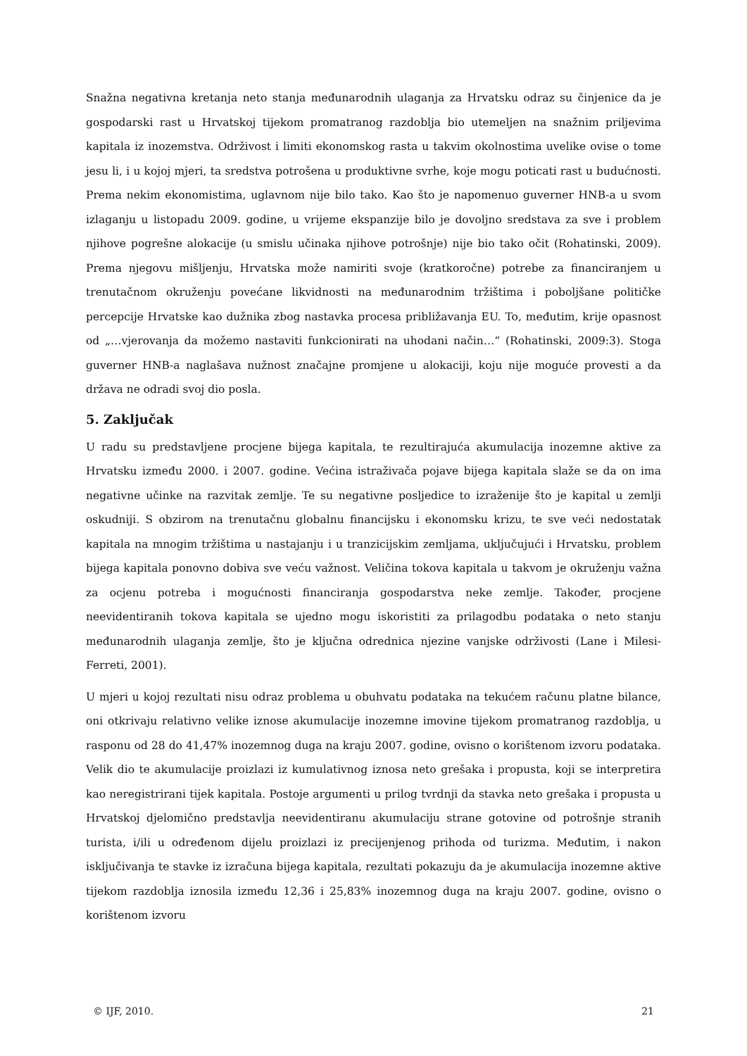Snažna negativna kretanja neto stanja međunarodnih ulaganja za Hrvatsku odraz su činjenice da je gospodarski rast u Hrvatskoj tijekom promatranog razdoblja bio utemeljen na snažnim priljevima kapitala iz inozemstva. Održivost i limiti ekonomskog rasta u takvim okolnostima uvelike ovise o tome jesu li, i u kojoj mjeri, ta sredstva potrošena u produktivne svrhe, koje mogu poticati rast u budućnosti. Prema nekim ekonomistima, uglavnom nije bilo tako. Kao što je napomenuo guverner HNB-a u svom izlaganju u listopadu 2009. godine, u vrijeme ekspanzije bilo je dovoljno sredstava za sve i problem njihove pogrešne alokacije (u smislu učinaka njihove potrošnje) nije bio tako očit (Rohatinski, 2009). Prema njegovu mišljenju, Hrvatska može namiriti svoje (kratkoročne) potrebe za financiranjem u trenutačnom okruženju povećane likvidnosti na međunarodnim tržištima i poboljšane političke percepcije Hrvatske kao dužnika zbog nastavka procesa približavanja EU. To, međutim, krije opasnost od „…vjerovanja da možemo nastaviti funkcionirati na uhodani način…“ (Rohatinski, 2009:3). Stoga guverner HNB-a naglašava nužnost značajne promjene u alokaciji, koju nije moguće provesti a da država ne odradi svoj dio posla.
5. Zaključak
U radu su predstavljene procjene bijega kapitala, te rezultirajuća akumulacija inozemne aktive za Hrvatsku između 2000. i 2007. godine. Većina istraživača pojave bijega kapitala slaže se da on ima negativne učinke na razvitak zemlje. Te su negativne posljedice to izraženije što je kapital u zemlji oskudniji. S obzirom na trenutačnu globalnu financijsku i ekonomsku krizu, te sve veći nedostatak kapitala na mnogim tržištima u nastajanju i u tranzicijskim zemljama, uključujući i Hrvatsku, problem bijega kapitala ponovno dobiva sve veću važnost. Veličina tokova kapitala u takvom je okruženju važna za ocjenu potreba i mogućnosti financiranja gospodarstva neke zemlje. Također, procjene neevidentiranih tokova kapitala se ujedno mogu iskoristiti za prilagodbu podataka o neto stanju međunarodnih ulaganja zemlje, što je ključna odrednica njezine vanjske održivosti (Lane i Milesi-Ferreti, 2001).
U mjeri u kojoj rezultati nisu odraz problema u obuhvatu podataka na tekućem računu platne bilance, oni otkrivaju relativno velike iznose akumulacije inozemne imovine tijekom promatranog razdoblja, u rasponu od 28 do 41,47% inozemnog duga na kraju 2007. godine, ovisno o korištenom izvoru podataka. Velik dio te akumulacije proizlazi iz kumulativnog iznosa neto grešaka i propusta, koji se interpretira kao neregistrirani tijek kapitala. Postoje argumenti u prilog tvrdnji da stavka neto grešaka i propusta u Hrvatskoj djelomično predstavlja neevidentiranu akumulaciju strane gotovine od potrošnje stranih turista, i/ili u određenom dijelu proizlazi iz precijenjenog prihoda od turizma. Međutim, i nakon isključivanja te stavke iz izračuna bijega kapitala, rezultati pokazuju da je akumulacija inozemne aktive tijekom razdoblja iznosila između 12,36 i 25,83% inozemnog duga na kraju 2007. godine, ovisno o korištenom izvoru
© IJF, 2010. 21